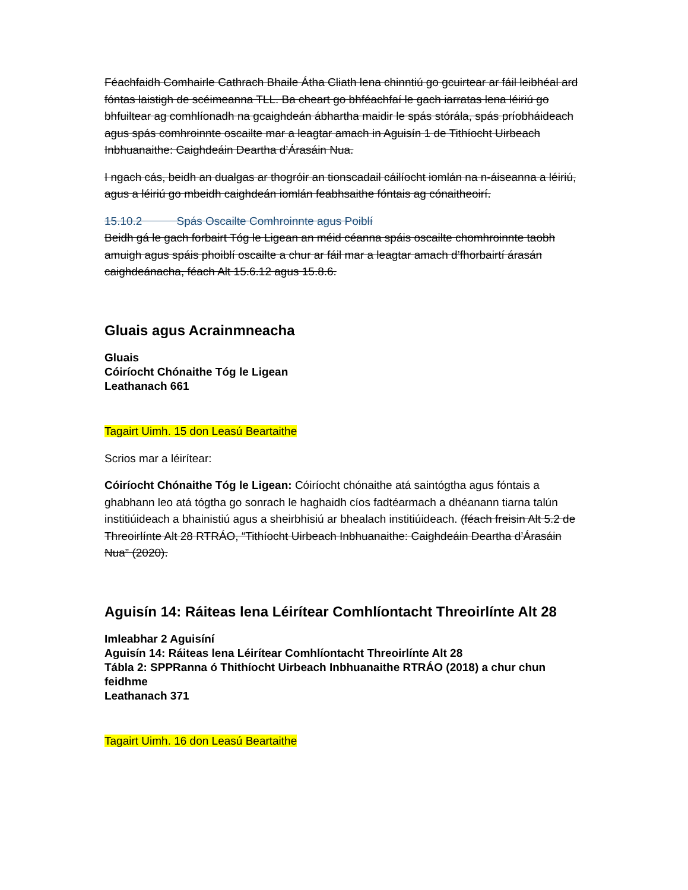Féachfaidh Comhairle Cathrach Bhaile Átha Cliath lena chinntiú go gcuirtear ar fáil leibhéal ard fóntas laistigh de scéimeanna TLL. Ba cheart go bhféachfaí le gach iarratas lena léiriú go bhfuiltear ag comhlíonadh na gcaighdeán ábhartha maidir le spás stórála, spás príobháideach agus spás comhroinnte oscailte mar a leagtar amach in Aguisín 1 de Tithíocht Uirbeach Inbhuanaithe: Caighdeáin Deartha d’Árasáin Nua.
I ngach cás, beidh an dualgas ar thogróir an tionscadail cáilíocht iomlán na n-áiseanna a léiriú, agus a léiriú go mbeidh caighdeán iomlán feabhsaithe fóntais ag cónaitheoirí.
15.10.2 Spás Oscailte Comhroinnte agus Poiblí
Beidh gá le gach forbairt Tóg le Ligean an méid céanna spáis oscailte chomhroinnte taobh amuigh agus spáis phoiblí oscailte a chur ar fáil mar a leagtar amach d’fhorbairtí árasán caighdeánacha, féach Alt 15.6.12 agus 15.8.6.
Gluais agus Acrainmneacha
Gluais
Cóiríocht Chónaithe Tóg le Ligean
Leathanach 661
Tagairt Uimh. 15 don Leasú Beartaithe
Scrios mar a léirítear:
Cóiríocht Chónaithe Tóg le Ligean: Cóiríocht chónaithe atá saintógtha agus fóntais a ghabhann leo atá tógtha go sonrach le haghaidh cíos fadtéarmach a dhéanann tiarna talún institiúideach a bhainistiú agus a sheirbhisiú ar bhealach institiúideach. (féach freisin Alt 5.2 de Threoirlínte Alt 28 RTRÁO, “Tithíocht Uirbeach Inbhuanaithe: Caighdeáin Deartha d’Árasáin Nua” (2020).
Aguisín 14: Ráiteas lena Léirítear Comhlíontacht Threoirlínte Alt 28
Imleabhar 2 Aguisíní
Aguisín 14: Ráiteas lena Léirítear Comhlíontacht Threoirlínte Alt 28
Tábla 2: SPPRanna ó Thithíocht Uirbeach Inbhuanaithe RTRÁO (2018) a chur chun feidhme
Leathanach 371
Tagairt Uimh. 16 don Leasú Beartaithe